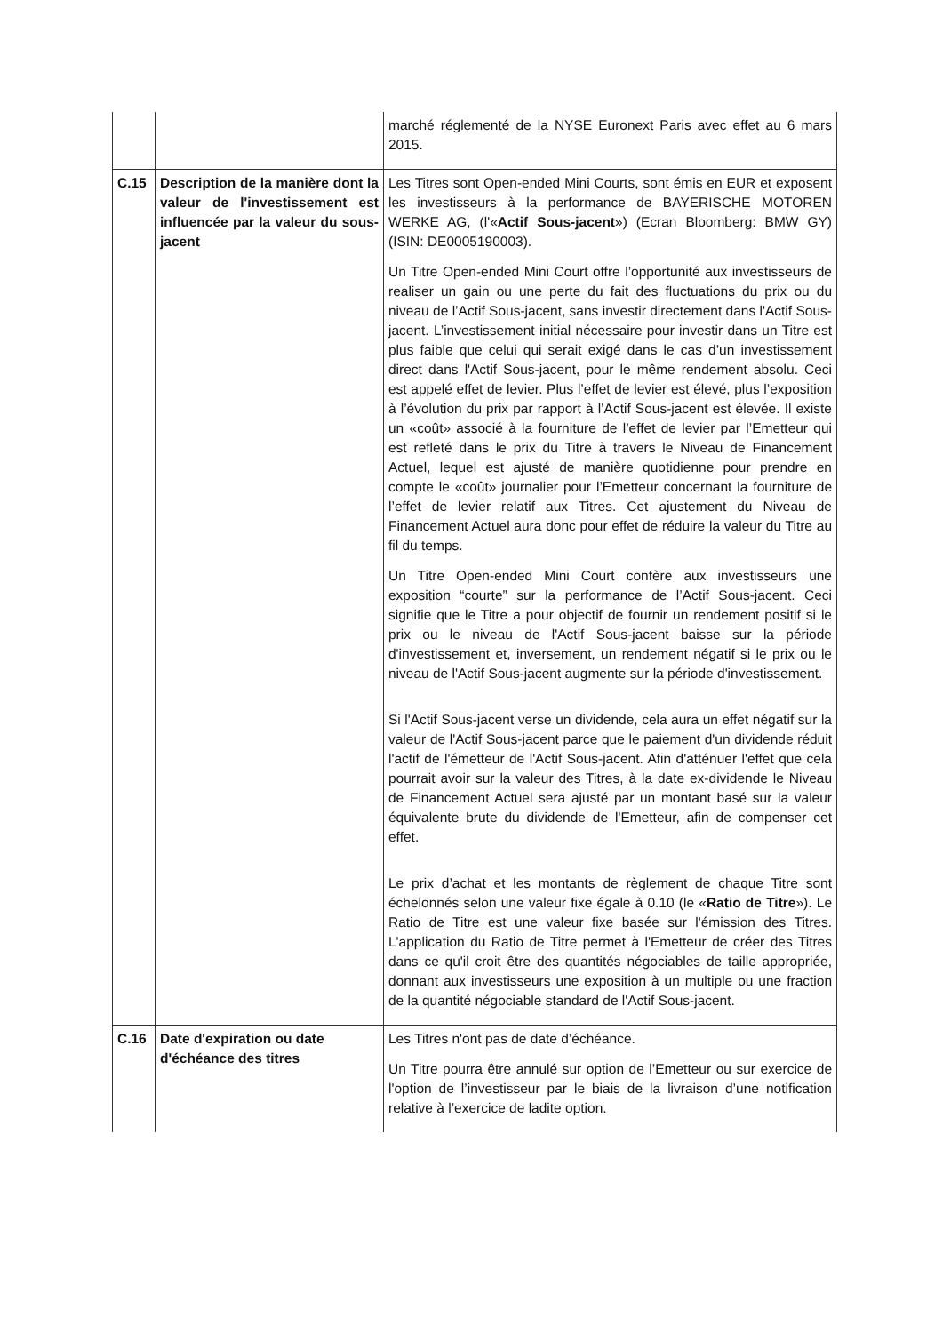| | | marché réglementé de la NYSE Euronext Paris avec effet au 6 mars 2015. |
| C.15 | Description de la manière dont la valeur de l'investissement est influencée par la valeur du sous-jacent | Les Titres sont Open-ended Mini Courts, sont émis en EUR et exposent les investisseurs à la performance de BAYERISCHE MOTOREN WERKE AG, (l'« Actif Sous-jacent ») (Ecran Bloomberg: BMW GY) (ISIN: DE0005190003). Un Titre Open-ended Mini Court offre l’opportunité aux investisseurs de realiser un gain ou une perte du fait des fluctuations du prix ou du niveau de l’Actif Sous-jacent, sans investir directement dans l'Actif Sous-jacent. L’investissement initial nécessaire pour investir dans un Titre est plus faible que celui qui serait exigé dans le cas d’un investissement direct dans l'Actif Sous-jacent, pour le même rendement absolu. Ceci est appelé effet de levier. Plus l’effet de levier est élevé, plus l’exposition à l’évolution du prix par rapport à l’Actif Sous-jacent est élevée. Il existe un «coût» associé à la fourniture de l’effet de levier par l’Emetteur qui est refleté dans le prix du Titre à travers le Niveau de Financement Actuel, lequel est ajusté de manière quotidienne pour prendre en compte le «coût» journalier pour l’Emetteur concernant la fourniture de l’effet de levier relatif aux Titres. Cet ajustement du Niveau de Financement Actuel aura donc pour effet de réduire la valeur du Titre au fil du temps. Un Titre Open-ended Mini Court confère aux investisseurs une exposition “courte” sur la performance de l’Actif Sous-jacent. Ceci signifie que le Titre a pour objectif de fournir un rendement positif si le prix ou le niveau de l'Actif Sous-jacent baisse sur la période d'investissement et, inversement, un rendement négatif si le prix ou le niveau de l'Actif Sous-jacent augmente sur la période d'investissement. Si l'Actif Sous-jacent verse un dividende, cela aura un effet négatif sur la valeur de l'Actif Sous-jacent parce que le paiement d'un dividende réduit l'actif de l'émetteur de l'Actif Sous-jacent. Afin d'atténuer l'effet que cela pourrait avoir sur la valeur des Titres, à la date ex-dividende le Niveau de Financement Actuel sera ajusté par un montant basé sur la valeur équivalente brute du dividende de l'Emetteur, afin de compenser cet effet. Le prix d’achat et les montants de règlement de chaque Titre sont échelonnés selon une valeur fixe égale à 0.10 (le « Ratio de Titre »). Le Ratio de Titre est une valeur fixe basée sur l'émission des Titres. L'application du Ratio de Titre permet à l'Emetteur de créer des Titres dans ce qu'il croit être des quantités négociables de taille appropriée, donnant aux investisseurs une exposition à un multiple ou une fraction de la quantité négociable standard de l'Actif Sous-jacent. |
| C.16 | Date d'expiration ou date d'échéance des titres | Les Titres n'ont pas de date d’échéance. Un Titre pourra être annulé sur option de l’Emetteur ou sur exercice de l'option de l’investisseur par le biais de la livraison d’une notification relative à l’exercice de ladite option. |